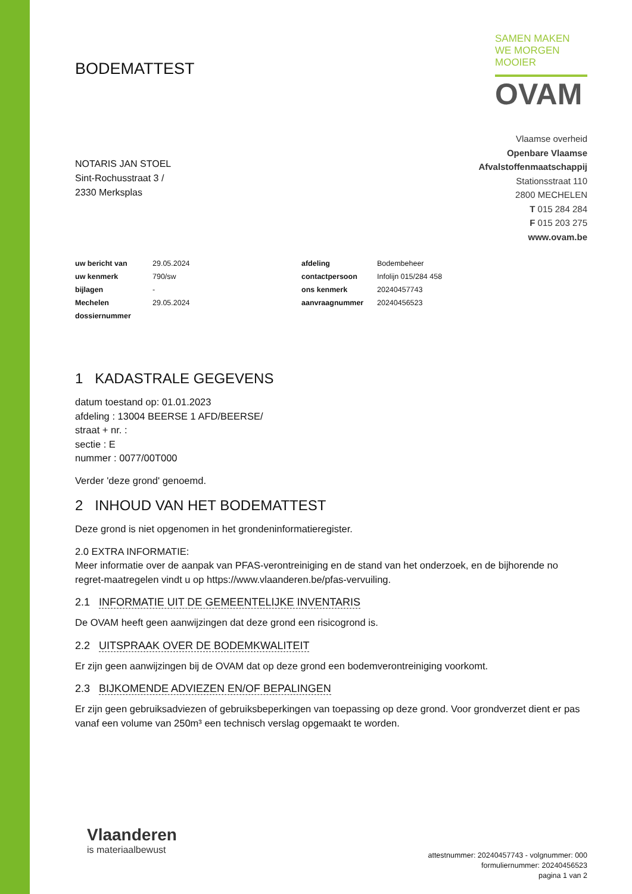BODEMATTEST
SAMEN MAKEN WE MORGEN MOOIER
OVAM
NOTARIS JAN STOEL
Sint-Rochusstraat 3 /
2330 Merksplas
Vlaamse overheid
Openbare Vlaamse
Afvalstoffenmaatschappij
Stationsstraat 110
2800 MECHELEN
T 015 284 284
F 015 203 275
www.ovam.be
| uw bericht van | 29.05.2024 | afdeling | Bodembeheer |
| uw kenmerk | 790/sw | contactpersoon | Infolijn 015/284 458 |
| bijlagen | - | ons kenmerk | 20240457743 |
| Mechelen | 29.05.2024 | aanvraagnummer | 20240456523 |
| dossiernummer | | | |
1 KADASTRALE GEGEVENS
datum toestand op: 01.01.2023
afdeling : 13004 BEERSE 1 AFD/BEERSE/
straat + nr. :
sectie : E
nummer : 0077/00T000
Verder 'deze grond' genoemd.
2 INHOUD VAN HET BODEMATTEST
Deze grond is niet opgenomen in het grondeninformatieregister.
2.0 EXTRA INFORMATIE:
Meer informatie over de aanpak van PFAS-verontreiniging en de stand van het onderzoek, en de bijhorende no regret-maatregelen vindt u op https://www.vlaanderen.be/pfas-vervuiling.
2.1 INFORMATIE UIT DE GEMEENTELIJKE INVENTARIS
De OVAM heeft geen aanwijzingen dat deze grond een risicogrond is.
2.2 UITSPRAAK OVER DE BODEMKWALITEIT
Er zijn geen aanwijzingen bij de OVAM dat op deze grond een bodemverontreiniging voorkomt.
2.3 BIJKOMENDE ADVIEZEN EN/OF BEPALINGEN
Er zijn geen gebruiksadviezen of gebruiksbeperkingen van toepassing op deze grond. Voor grondverzet dient er pas vanaf een volume van 250m³ een technisch verslag opgemaakt te worden.
Vlaanderen
is materiaalbewust
attestnummer: 20240457743 - volgnummer: 000
formuliernummer: 20240456523
pagina 1 van 2